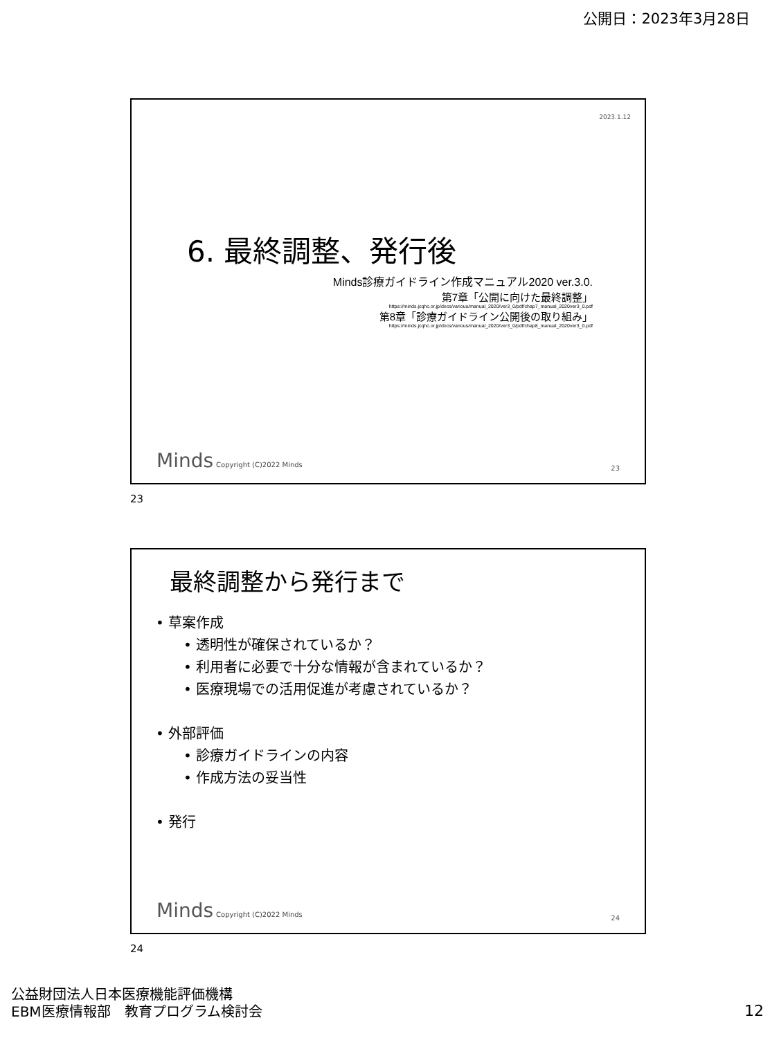公開日：2023年3月28日
2023.1.12
6. 最終調整、発行後
Minds診療ガイドライン作成マニュアル2020 ver.3.0.
第7章「公開に向けた最終調整」
https://minds.jcqhc.or.jp/docs/various/manual_2020/ver3_0/pdf/chap7_manual_2020ver3_0.pdf
第8章「診療ガイドライン公開後の取り組み」
https://minds.jcqhc.or.jp/docs/various/manual_2020/ver3_0/pdf/chap8_manual_2020ver3_0.pdf
Minds Copyright (C)2022 Minds 23
23
最終調整から発行まで
• 草案作成
• 透明性が確保されているか？
• 利用者に必要で十分な情報が含まれているか？
• 医療現場での活用促進が考慮されているか？
• 外部評価
• 診療ガイドラインの内容
• 作成方法の妥当性
• 発行
Minds Copyright (C)2022 Minds 24
24
公益財団法人日本医療機能評価機構
EBM医療情報部　教育プログラム検討会
12